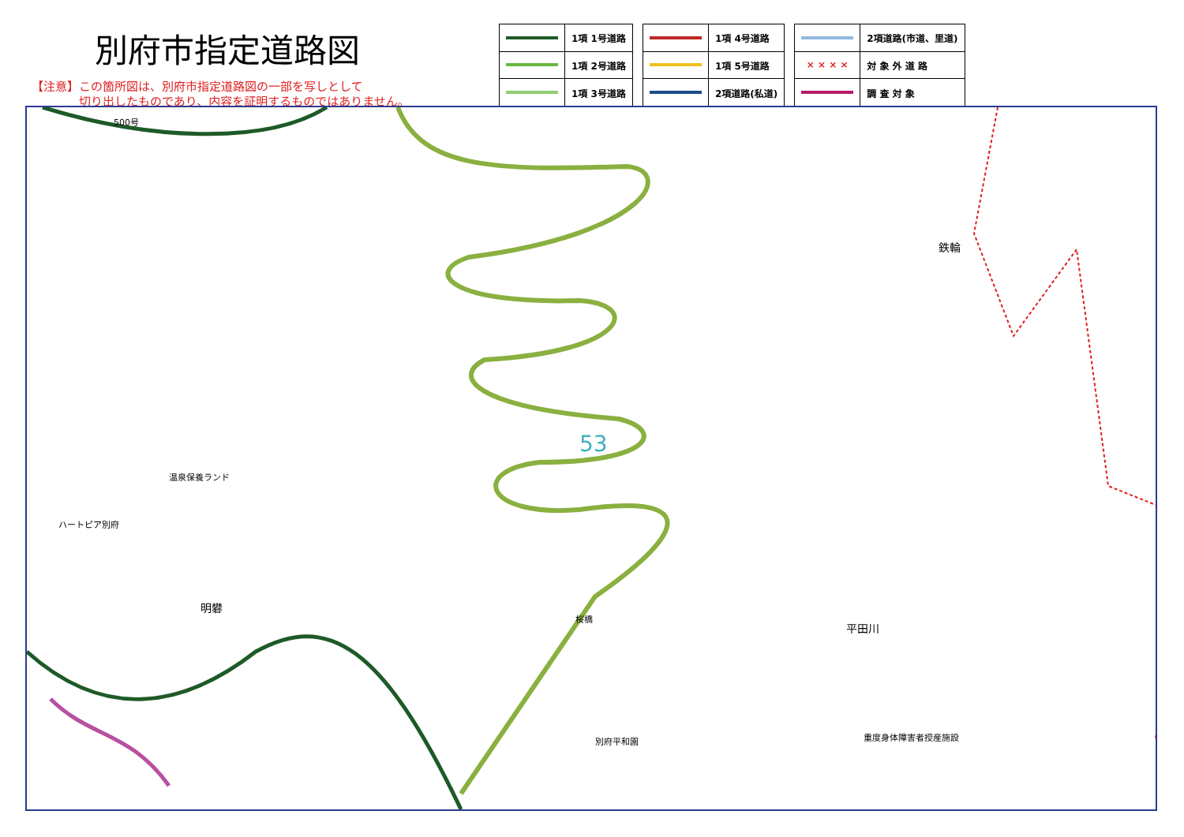別府市指定道路図
【注意】この箇所図は、別府市指定道路図の一部を写しとして
　　　　切り出したものであり、内容を証明するものではありません。
| | 1項 1号道路 |
| | 1項 2号道路 |
| | 1項 3号道路 |
| | 1項 4号道路 |
| | 1項 5号道路 |
| | 2項道路(私道) |
| | 2項道路(市道、里道) |
| × × × × | 対 象 外 道 路 |
| | 調 査 対 象 |
温泉保養ランド
明礬
鉄輪
平田川
桜橋
別府平和園 重度身体障害者授産施設
ハートピア別府
53
500号